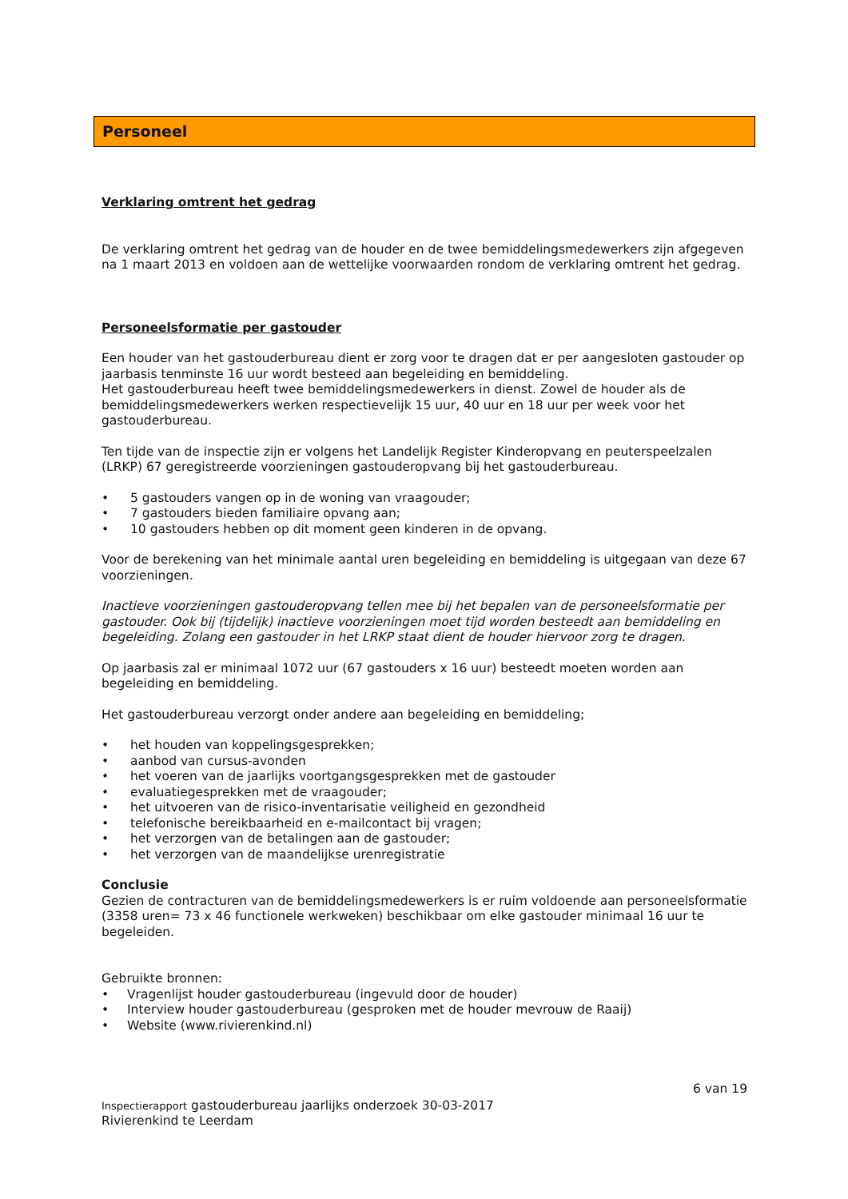Personeel
Verklaring omtrent het gedrag
De verklaring omtrent het gedrag van de houder en de twee bemiddelingsmedewerkers zijn afgegeven na 1 maart 2013 en voldoen aan de wettelijke voorwaarden rondom de verklaring omtrent het gedrag.
Personeelsformatie per gastouder
Een houder van het gastouderbureau dient er zorg voor te dragen dat er per aangesloten gastouder op jaarbasis tenminste 16 uur wordt besteed aan begeleiding en bemiddeling.
Het gastouderbureau heeft twee bemiddelingsmedewerkers in dienst. Zowel de houder als de bemiddelingsmedewerkers werken respectievelijk 15 uur, 40 uur en 18 uur per week voor het gastouderbureau.
Ten tijde van de inspectie zijn er volgens het Landelijk Register Kinderopvang en peuterspeelzalen (LRKP) 67 geregistreerde voorzieningen gastouderopvang bij het gastouderbureau.
• 5 gastouders vangen op in de woning van vraagouder;
• 7 gastouders bieden familiaire opvang aan;
• 10 gastouders hebben op dit moment geen kinderen in de opvang.
Voor de berekening van het minimale aantal uren begeleiding en bemiddeling is uitgegaan van deze 67 voorzieningen.
Inactieve voorzieningen gastouderopvang tellen mee bij het bepalen van de personeelsformatie per gastouder. Ook bij (tijdelijk) inactieve voorzieningen moet tijd worden besteedt aan bemiddeling en begeleiding. Zolang een gastouder in het LRKP staat dient de houder hiervoor zorg te dragen.
Op jaarbasis zal er minimaal 1072 uur (67 gastouders x 16 uur) besteedt moeten worden aan begeleiding en bemiddeling.
Het gastouderbureau verzorgt onder andere aan begeleiding en bemiddeling;
• het houden van koppelingsgesprekken;
• aanbod van cursus-avonden
• het voeren van de jaarlijks voortgangsgesprekken met de gastouder
• evaluatiegesprekken met de vraagouder;
• het uitvoeren van de risico-inventarisatie veiligheid en gezondheid
• telefonische bereikbaarheid en e-mailcontact bij vragen;
• het verzorgen van de betalingen aan de gastouder;
• het verzorgen van de maandelijkse urenregistratie
Conclusie
Gezien de contracturen van de bemiddelingsmedewerkers is er ruim voldoende aan personeelsformatie (3358 uren= 73 x 46 functionele werkweken) beschikbaar om elke gastouder minimaal 16 uur te begeleiden.
Gebruikte bronnen:
• Vragenlijst houder gastouderbureau (ingevuld door de houder)
• Interview houder gastouderbureau (gesproken met de houder mevrouw de Raaij)
• Website (www.rivierenkind.nl)
6 van 19
Inspectierapport gastouderbureau jaarlijks onderzoek 30-03-2017
Rivierenkind te Leerdam